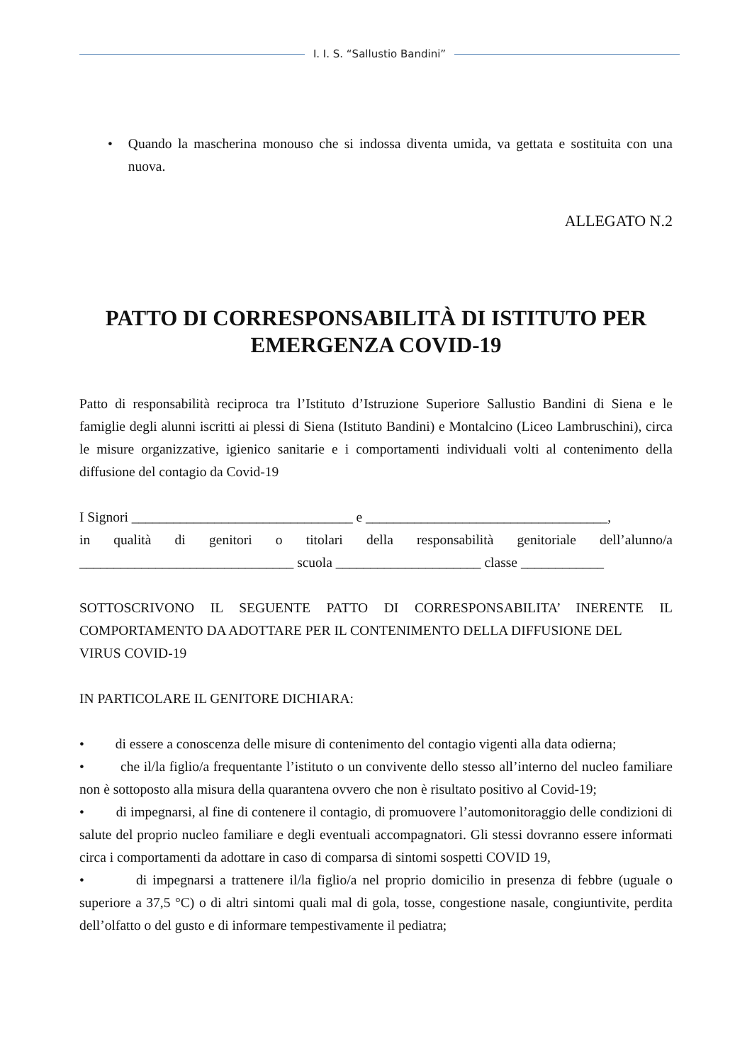I. I. S. “Sallustio Bandini”
• Quando la mascherina monouso che si indossa diventa umida, va gettata e sostituita con una nuova.
ALLEGATO N.2
PATTO DI CORRESPONSABILITÀ DI ISTITUTO PER EMERGENZA COVID-19
Patto di responsabilità reciproca tra l’Istituto d’Istruzione Superiore Sallustio Bandini di Siena e le famiglie degli alunni iscritti ai plessi di Siena (Istituto Bandini) e Montalcino (Liceo Lambruschini), circa le misure organizzative, igienico sanitarie e i comportamenti individuali volti al contenimento della diffusione del contagio da Covid-19
I Signori ________________________________ e ___________________________________,
in qualità di genitori o titolari della responsabilità genitoriale dell’alunno/a _______________________________ scuola _____________________ classe ____________
SOTTOSCRIVONO IL SEGUENTE PATTO DI CORRESPONSABILITA’ INERENTE IL COMPORTAMENTO DA ADOTTARE PER IL CONTENIMENTO DELLA DIFFUSIONE DEL
VIRUS COVID-19
IN PARTICOLARE IL GENITORE DICHIARA:
• di essere a conoscenza delle misure di contenimento del contagio vigenti alla data odierna;
• che il/la figlio/a frequentante l’istituto o un convivente dello stesso all’interno del nucleo familiare non è sottoposto alla misura della quarantena ovvero che non è risultato positivo al Covid-19;
• di impegnarsi, al fine di contenere il contagio, di promuovere l’automonitoraggio delle condizioni di salute del proprio nucleo familiare e degli eventuali accompagnatori. Gli stessi dovranno essere informati circa i comportamenti da adottare in caso di comparsa di sintomi sospetti COVID 19,
• di impegnarsi a trattenere il/la figlio/a nel proprio domicilio in presenza di febbre (uguale o superiore a 37,5 °C) o di altri sintomi quali mal di gola, tosse, congestione nasale, congiuntivite, perdita dell’olfatto o del gusto e di informare tempestivamente il pediatra;